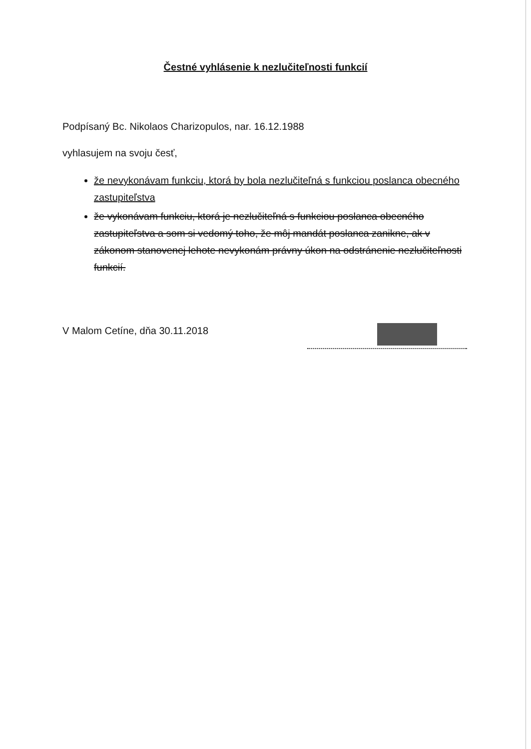Čestné vyhlásenie k nezlučiteľnosti funkcií
Podpísaný Bc. Nikolaos Charizopulos, nar. 16.12.1988
vyhlasujem na svoju česť,
že nevykonávam funkciu, ktorá by bola nezlučiteľná s funkciou poslanca obecného zastupiteľstva
že vykonávam funkciu, ktorá je nezlučiteľná s funkciou poslanca obecného zastupiteľstva a som si vedomý toho, že môj mandát poslanca zanikne, ak v zákonom stanovenej lehote nevykonám právny úkon na odstránenie nezlučiteľnosti funkcií.
V Malom Cetíne, dňa 30.11.2018